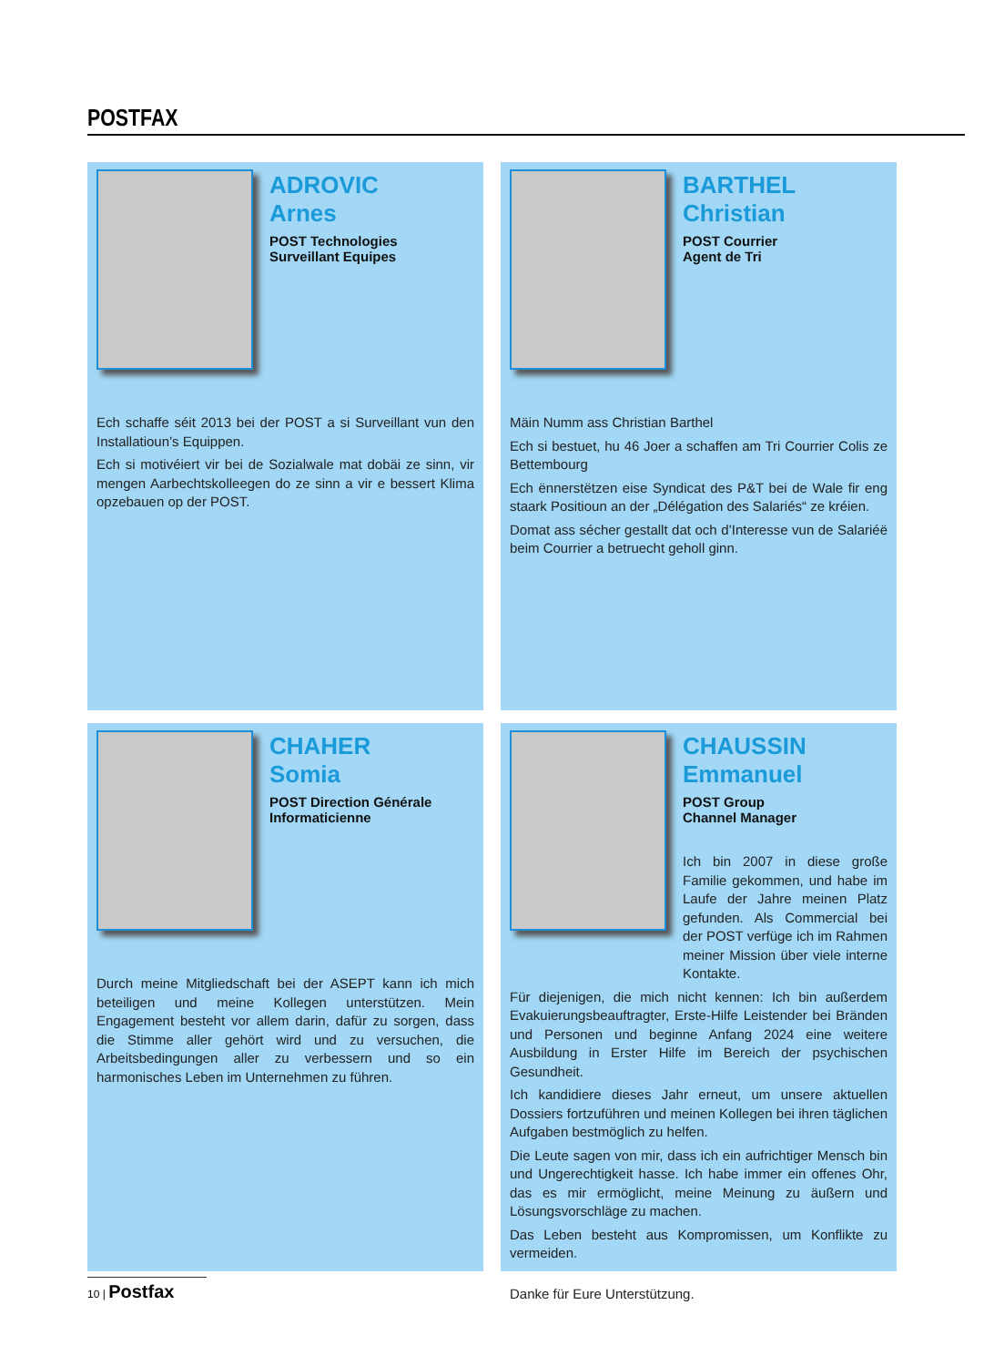POSTFAX
ADROVIC
Arnes
POST Technologies
Surveillant Equipes
Ech schaffe séit 2013 bei der POST a si Surveillant vun den Installatioun’s Equippen.
Ech si motivéiert vir bei de Sozialwale mat dobäi ze sinn, vir mengen Aarbechtskolleegen do ze sinn a vir e bessert Klima opzebauen op der POST.
BARTHEL
Christian
POST Courrier
Agent de Tri
Mäin Numm ass Christian Barthel
Ech si bestuet, hu 46 Joer a schaffen am Tri Courrier Colis ze Bettembourg
Ech ënnerstëtzen eise Syndicat des P&T bei de Wale fir eng staark Positioun an der „Délégation des Salariés“ ze kréien.
Domat ass sécher gestallt dat och d’Interesse vun de Salariéë beim Courrier a betruecht geholl ginn.
CHAHER
Somia
POST Direction Générale
Informaticienne
Durch meine Mitgliedschaft bei der ASEPT kann ich mich beteiligen und meine Kollegen unterstützen. Mein Engagement besteht vor allem darin, dafür zu sorgen, dass die Stimme aller gehört wird und zu versuchen, die Arbeitsbedingungen aller zu verbessern und so ein harmonisches Leben im Unternehmen zu führen.
CHAUSSIN
Emmanuel
POST Group
Channel Manager
Ich bin 2007 in diese große Familie gekommen, und habe im Laufe der Jahre meinen Platz gefunden. Als Commercial bei der POST verfüge ich im Rahmen meiner Mission über viele interne Kontakte.
Für diejenigen, die mich nicht kennen: Ich bin außerdem Evakuierungsbeauftragter, Erste-Hilfe Leistender bei Bränden und Personen und beginne Anfang 2024 eine weitere Ausbildung in Erster Hilfe im Bereich der psychischen Gesundheit.
Ich kandidiere dieses Jahr erneut, um unsere aktuellen Dossiers fortzuführen und meinen Kollegen bei ihren täglichen Aufgaben bestmöglich zu helfen.
Die Leute sagen von mir, dass ich ein aufrichtiger Mensch bin und Ungerechtigkeit hasse. Ich habe immer ein offenes Ohr, das es mir ermöglicht, meine Meinung zu äußern und Lösungsvorschläge zu machen.
Das Leben besteht aus Kompromissen, um Konflikte zu vermeiden.
Danke für Eure Unterstützung.
10 | Postfax